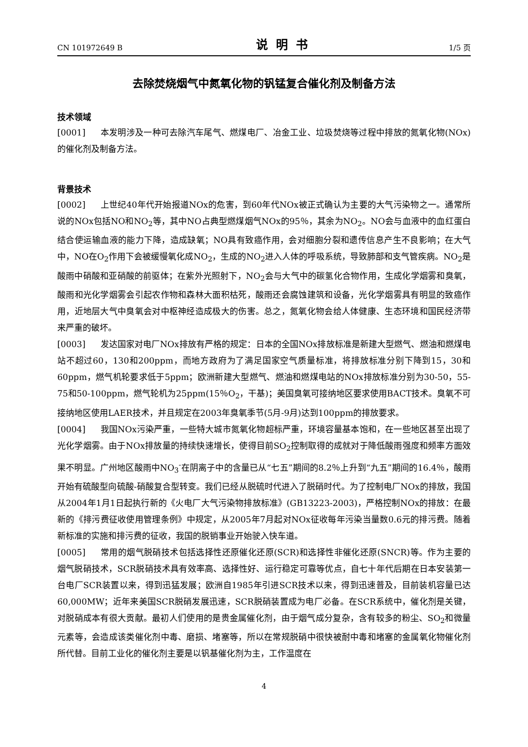CN 101972649 B 说明书 1/5 页
去除焚烧烟气中氮氧化物的钒锰复合催化剂及制备方法
技术领域
[0001] 本发明涉及一种可去除汽车尾气、燃煤电厂、冶金工业、垃圾焚烧等过程中排放的氮氧化物(NOx)的催化剂及制备方法。
背景技术
[0002] 上世纪40年代开始报道NOx的危害，到60年代NOx被正式确认为主要的大气污染物之一。通常所说的NOx包括NO和NO<sub>2</sub>等，其中NO占典型燃煤烟气NOx的95％，其余为NO<sub>2</sub>。NO会与血液中的血红蛋白结合使运输血液的能力下降，造成缺氧；NO具有致癌作用，会对细胞分裂和遗传信息产生不良影响；在大气中，NO在O<sub>2</sub>作用下会被缓慢氧化成NO<sub>2</sub>，生成的NO<sub>2</sub>进入人体的呼吸系统，导致肺部和支气管疾病。NO<sub>2</sub>是酸雨中硝酸和亚硝酸的前驱体；在紫外光照射下，NO<sub>2</sub>会与大气中的碳氢化合物作用，生成化学烟雾和臭氧，酸雨和光化学烟雾会引起农作物和森林大面积枯死，酸雨还会腐蚀建筑和设备，光化学烟雾具有明显的致癌作用，近地层大气中臭氧会对中枢神经造成极大的伤害。总之，氮氧化物会给人体健康、生态环境和国民经济带来严重的破坏。
[0003] 发达国家对电厂NOx排放有严格的规定：日本的全国NOx排放标准是新建大型燃气、燃油和燃煤电站不超过60，130和200ppm，而地方政府为了满足国家空气质量标准，将排放标准分别下降到15，30和60ppm，燃气机轮要求低于5ppm；欧洲新建大型燃气、燃油和燃煤电站的NOx排放标准分别为30-50，55-75和50-100ppm，燃气轮机为25ppm(15％O<sub>2</sub>，干基)；美国臭氧可接纳地区要求使用BACT技术。臭氧不可接纳地区使用LAER技术，并且规定在2003年臭氧季节(5月-9月)达到100ppm的排放要求。
[0004] 我国NOx污染严重，一些特大城市氮氧化物超标严重，环境容量基本饱和，在一些地区甚至出现了光化学烟雾。由于NOx排放量的持续快速增长，使得目前SO<sub>2</sub>控制取得的成就对于降低酸雨强度和频率方面效果不明显。广州地区酸雨中NO<sub>3</sub><sup>-</sup>在阴离子中的含量已从“七五”期间的8.2％上升到“九五”期间的16.4％，酸雨开始有硫酸型向硫酸-硝酸复合型转变。我们已经从脱硫时代进入了脱硝时代。为了控制电厂NOx的排放，我国从2004年1月1日起执行新的《火电厂大气污染物排放标准》(GB13223-2003)，严格控制NOx的排放：在最新的《排污费征收使用管理条例》中规定，从2005年7月起对NOx征收每年污染当量数0.6元的排污费。随着新标准的实施和排污费的征收，我国的脱销事业开始驶入快车道。
[0005] 常用的烟气脱硝技术包括选择性还原催化还原(SCR)和选择性非催化还原(SNCR)等。作为主要的烟气脱硝技术，SCR脱硝技术具有效率高、选择性好、运行稳定可靠等优点，自七十年代后期在日本安装第一台电厂SCR装置以来，得到迅猛发展；欧洲自1985年引进SCR技术以来，得到迅速普及，目前装机容量已达60,000MW；近年来美国SCR脱硝发展迅速，SCR脱硝装置成为电厂必备。在SCR系统中，催化剂是关键，对脱硝成本有很大贡献。最初人们使用的是贵金属催化剂，由于烟气成分复杂，含有较多的粉尘、SO<sub>2</sub>和微量元素等，会造成该类催化剂中毒、磨损、堵塞等，所以在常规脱硝中很快被耐中毒和堵塞的金属氧化物催化剂所代替。目前工业化的催化剂主要是以钒基催化剂为主，工作温度在
4